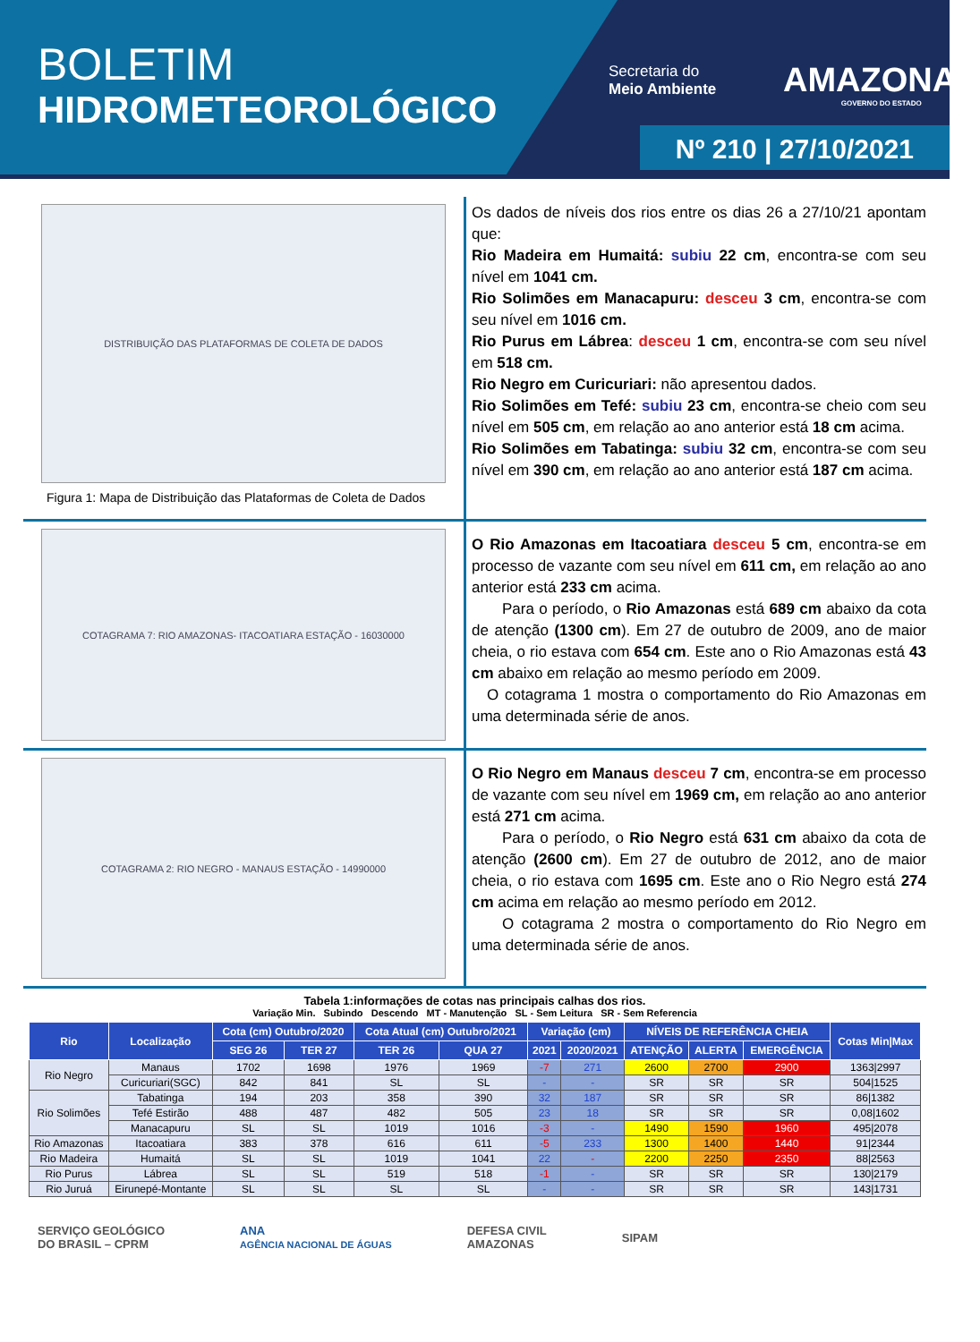BOLETIM
HIDROMETEOROLÓGICO
Secretaria do
Meio Ambiente
AMAZONAS
GOVERNO DO ESTADO
Nº 210 | 27/10/2021
DISTRIBUIÇÃO DAS PLATAFORMAS DE COLETA DE DADOS
Figura 1: Mapa de Distribuição das Plataformas de Coleta de Dados
Os dados de níveis dos rios entre os dias 26 a 27/10/21 apontam que:
Rio Madeira em Humaitá: subiu 22 cm, encontra-se com seu nível em 1041 cm.
Rio Solimões em Manacapuru: desceu 3 cm, encontra-se com seu nível em 1016 cm.
Rio Purus em Lábrea: desceu 1 cm, encontra-se com seu nível em 518 cm.
Rio Negro em Curicuriari: não apresentou dados.
Rio Solimões em Tefé: subiu 23 cm, encontra-se cheio com seu nível em 505 cm, em relação ao ano anterior está 18 cm acima.
Rio Solimões em Tabatinga: subiu 32 cm, encontra-se com seu nível em 390 cm, em relação ao ano anterior está 187 cm acima.
COTAGRAMA 7: RIO AMAZONAS- ITACOATIARA ESTAÇÃO - 16030000
O Rio Amazonas em Itacoatiara desceu 5 cm, encontra-se em processo de vazante com seu nível em 611 cm, em relação ao ano anterior está 233 cm acima.
  Para o período, o Rio Amazonas está 689 cm abaixo da cota de atenção (1300 cm). Em 27 de outubro de 2009, ano de maior cheia, o rio estava com 654 cm. Este ano o Rio Amazonas está 43 cm abaixo em relação ao mesmo período em 2009.
 O cotagrama 1 mostra o comportamento do Rio Amazonas em uma determinada série de anos.
COTAGRAMA 2: RIO NEGRO - MANAUS ESTAÇÃO - 14990000
O Rio Negro em Manaus desceu 7 cm, encontra-se em processo de vazante com seu nível em 1969 cm, em relação ao ano anterior está 271 cm acima.
  Para o período, o Rio Negro está 631 cm abaixo da cota de atenção (2600 cm). Em 27 de outubro de 2012, ano de maior cheia, o rio estava com 1695 cm. Este ano o Rio Negro está 274 cm acima em relação ao mesmo período em 2012.
  O cotagrama 2 mostra o comportamento do Rio Negro em uma determinada série de anos.
Tabela 1:informações de cotas nas principais calhas dos rios.
Variação Min. Subindo Descendo MT - Manutenção SL - Sem Leitura SR - Sem Referencia
| Rio | Localização | Cota (cm) Outubro/2020 | | Cota Atual (cm) Outubro/2021 | | Variação (cm) | | NÍVEIS DE REFERÊNCIA CHEIA | | | Cotas Min/Max |
| --- | --- | --- | --- | --- | --- | --- | --- | --- | --- | --- | --- |
| | | SEG 26 | TER 27 | TER 26 | QUA 27 | 2021 | 2020/2021 | ATENÇÃO | ALERTA | EMERGÊNCIA | |
| Rio Negro | Manaus | 1702 | 1698 | 1976 | 1969 | -7 | 271 | 2600 | 2700 | 2900 | 1363/2997 |
| | Curicuriari(SGC) | 842 | 841 | SL | SL | - | - | SR | SR | SR | 504/1525 |
| Rio Solimões | Tabatinga | 194 | 203 | 358 | 390 | 32 | 187 | SR | SR | SR | 86/1382 |
| | Tefé Estirão | 488 | 487 | 482 | 505 | 23 | 18 | SR | SR | SR | 0,08/1602 |
| | Manacapuru | SL | SL | 1019 | 1016 | -3 | - | 1490 | 1590 | 1960 | 495/2078 |
| Rio Amazonas | Itacoatiara | 383 | 378 | 616 | 611 | -5 | 233 | 1300 | 1400 | 1440 | 91/2344 |
| Rio Madeira | Humaitá | SL | SL | 1019 | 1041 | 22 | - | 2200 | 2250 | 2350 | 88/2563 |
| Rio Purus | Lábrea | SL | SL | 519 | 518 | -1 | - | SR | SR | SR | 130/2179 |
| Rio Juruá | Eirunepé-Montante | SL | SL | SL | SL | - | - | SR | SR | SR | 143/1731 |
SERVIÇO GEOLÓGICO
DO BRASIL – CPRM ANA
AGÊNCIA NACIONAL DE ÁGUAS DEFESA CIVIL
AMAZONAS SIPAM